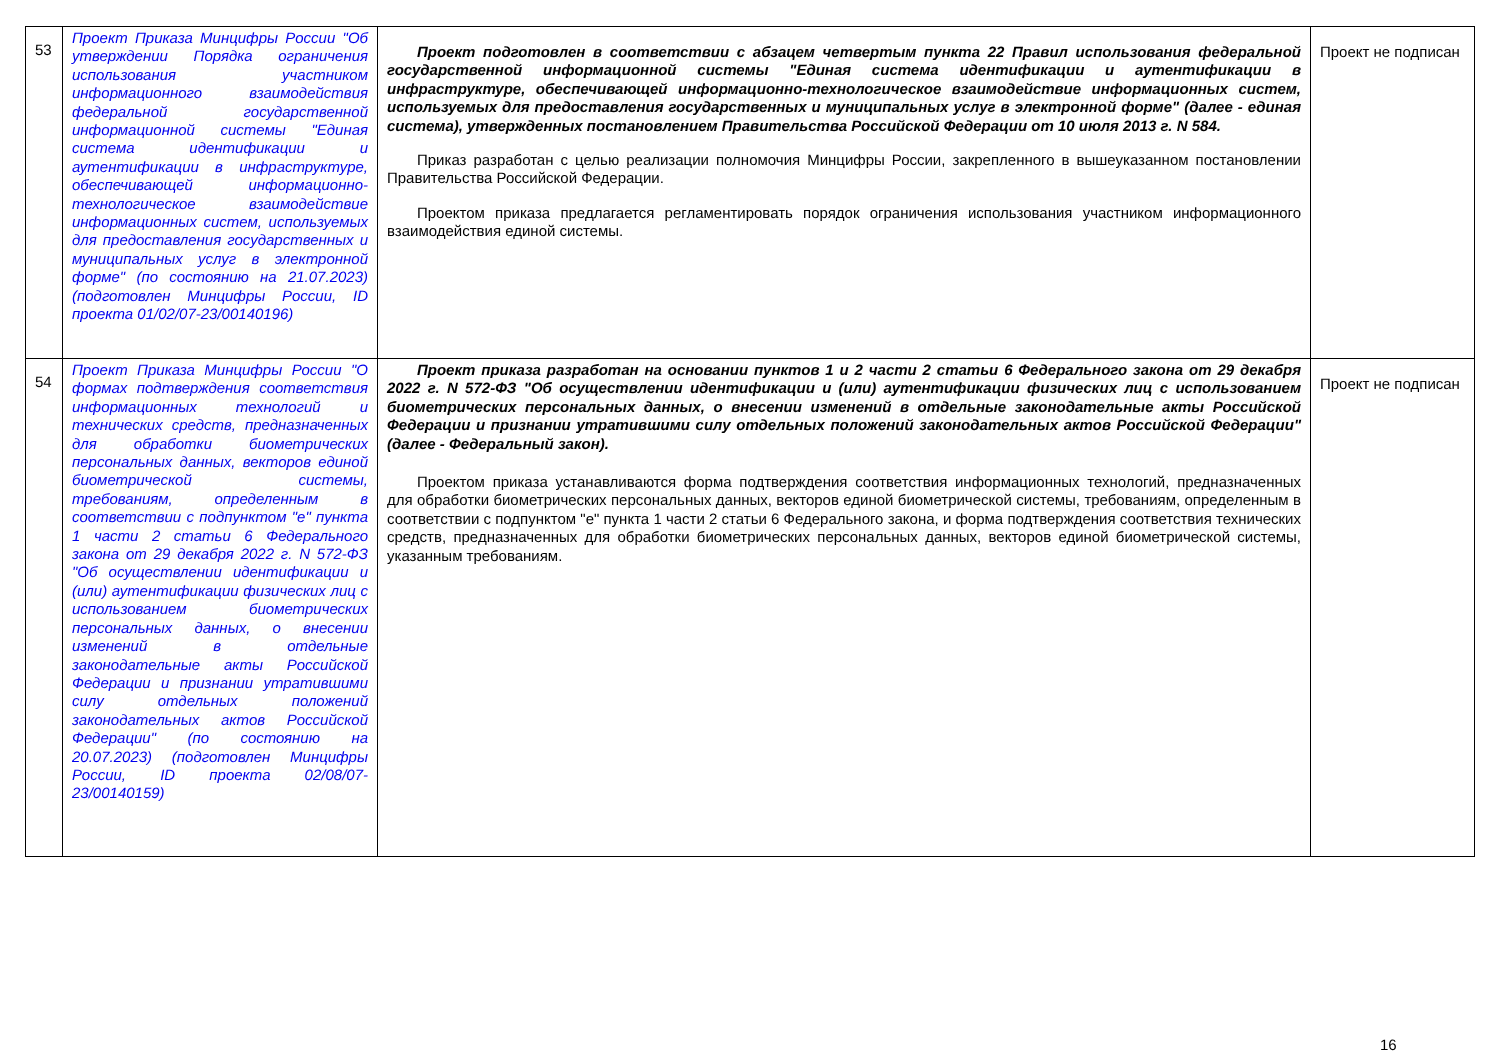| 53 | Проект Приказа Минцифры России "Об утверждении Порядка ограничения использования участником информационного взаимодействия федеральной государственной информационной системы "Единая система идентификации и аутентификации в инфраструктуре, обеспечивающей информационно-технологическое взаимодействие информационных систем, используемых для предоставления государственных и муниципальных услуг в электронной форме" (по состоянию на 21.07.2023) (подготовлен Минцифры России, ID проекта 01/02/07-23/00140196) | Проект подготовлен в соответствии с абзацем четвертым пункта 22 Правил использования федеральной государственной информационной системы "Единая система идентификации и аутентификации в инфраструктуре, обеспечивающей информационно-технологическое взаимодействие информационных систем, используемых для предоставления государственных и муниципальных услуг в электронной форме" (далее - единая система), утвержденных постановлением Правительства Российской Федерации от 10 июля 2013 г. N 584. Приказ разработан с целью реализации полномочия Минцифры России, закрепленного в вышеуказанном постановлении Правительства Российской Федерации. Проектом приказа предлагается регламентировать порядок ограничения использования участником информационного взаимодействия единой системы. | Проект не подписан |
| 54 | Проект Приказа Минцифры России "О формах подтверждения соответствия информационных технологий и технических средств, предназначенных для обработки биометрических персональных данных, векторов единой биометрической системы, требованиям, определенным в соответствии с подпунктом "е" пункта 1 части 2 статьи 6 Федерального закона от 29 декабря 2022 г. N 572-ФЗ "Об осуществлении идентификации и (или) аутентификации физических лиц с использованием биометрических персональных данных, о внесении изменений в отдельные законодательные акты Российской Федерации и признании утратившими силу отдельных положений законодательных актов Российской Федерации" (по состоянию на 20.07.2023) (подготовлен Минцифры России, ID проекта 02/08/07-23/00140159) | Проект приказа разработан на основании пунктов 1 и 2 части 2 статьи 6 Федерального закона от 29 декабря 2022 г. N 572-ФЗ "Об осуществлении идентификации и (или) аутентификации физических лиц с использованием биометрических персональных данных, о внесении изменений в отдельные законодательные акты Российской Федерации и признании утратившими силу отдельных положений законодательных актов Российской Федерации" (далее - Федеральный закон). Проектом приказа устанавливаются форма подтверждения соответствия информационных технологий, предназначенных для обработки биометрических персональных данных, векторов единой биометрической системы, требованиям, определенным в соответствии с подпунктом "е" пункта 1 части 2 статьи 6 Федерального закона, и форма подтверждения соответствия технических средств, предназначенных для обработки биометрических персональных данных, векторов единой биометрической системы, указанным требованиям. | Проект не подписан |
16